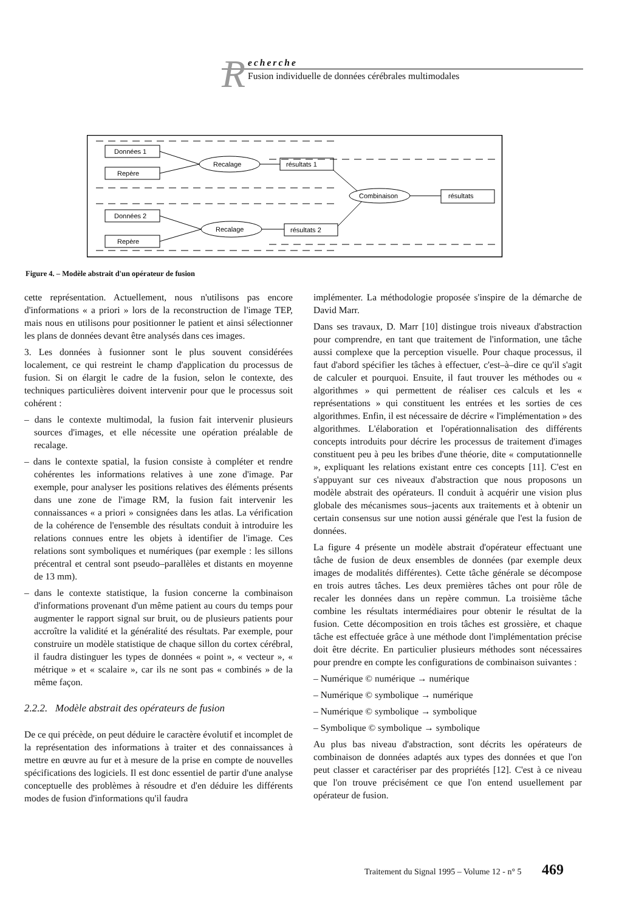R
echerche
Fusion individuelle de données cérébrales multimodales
Données 1
Repère
Données 2
Repère
Recalage
Recalage
résultats 1
résultats 2
Combinaison
résultats
Figure 4. – Modèle abstrait d'un opérateur de fusion
cette représentation. Actuellement, nous n'utilisons pas encore d'informations « a priori » lors de la reconstruction de l'image TEP, mais nous en utilisons pour positionner le patient et ainsi sélectionner les plans de données devant être analysés dans ces images.
3. Les données à fusionner sont le plus souvent considérées localement, ce qui restreint le champ d'application du processus de fusion. Si on élargit le cadre de la fusion, selon le contexte, des techniques particulières doivent intervenir pour que le processus soit cohérent :
– dans le contexte multimodal, la fusion fait intervenir plusieurs sources d'images, et elle nécessite une opération préalable de recalage.
– dans le contexte spatial, la fusion consiste à compléter et rendre cohérentes les informations relatives à une zone d'image. Par exemple, pour analyser les positions relatives des éléments présents dans une zone de l'image RM, la fusion fait intervenir les connaissances « a priori » consignées dans les atlas. La vérification de la cohérence de l'ensemble des résultats conduit à introduire les relations connues entre les objets à identifier de l'image. Ces relations sont symboliques et numériques (par exemple : les sillons précentral et central sont pseudo–parallèles et distants en moyenne de 13 mm).
– dans le contexte statistique, la fusion concerne la combinaison d'informations provenant d'un même patient au cours du temps pour augmenter le rapport signal sur bruit, ou de plusieurs patients pour accroître la validité et la généralité des résultats. Par exemple, pour construire un modèle statistique de chaque sillon du cortex cérébral, il faudra distinguer les types de données « point », « vecteur », « métrique » et « scalaire », car ils ne sont pas « combinés » de la même façon.
2.2.2. Modèle abstrait des opérateurs de fusion
De ce qui précède, on peut déduire le caractère évolutif et incomplet de la représentation des informations à traiter et des connaissances à mettre en œuvre au fur et à mesure de la prise en compte de nouvelles spécifications des logiciels. Il est donc essentiel de partir d'une analyse conceptuelle des problèmes à résoudre et d'en déduire les différents modes de fusion d'informations qu'il faudra
implémenter. La méthodologie proposée s'inspire de la démarche de David Marr.
Dans ses travaux, D. Marr [10] distingue trois niveaux d'abstraction pour comprendre, en tant que traitement de l'information, une tâche aussi complexe que la perception visuelle. Pour chaque processus, il faut d'abord spécifier les tâches à effectuer, c'est–à–dire ce qu'il s'agit de calculer et pourquoi. Ensuite, il faut trouver les méthodes ou « algorithmes » qui permettent de réaliser ces calculs et les « représentations » qui constituent les entrées et les sorties de ces algorithmes. Enfin, il est nécessaire de décrire « l'implémentation » des algorithmes. L'élaboration et l'opérationnalisation des différents concepts introduits pour décrire les processus de traitement d'images constituent peu à peu les bribes d'une théorie, dite « computationnelle », expliquant les relations existant entre ces concepts [11]. C'est en s'appuyant sur ces niveaux d'abstraction que nous proposons un modèle abstrait des opérateurs. Il conduit à acquérir une vision plus globale des mécanismes sous–jacents aux traitements et à obtenir un certain consensus sur une notion aussi générale que l'est la fusion de données.
La figure 4 présente un modèle abstrait d'opérateur effectuant une tâche de fusion de deux ensembles de données (par exemple deux images de modalités différentes). Cette tâche générale se décompose en trois autres tâches. Les deux premières tâches ont pour rôle de recaler les données dans un repère commun. La troisième tâche combine les résultats intermédiaires pour obtenir le résultat de la fusion. Cette décomposition en trois tâches est grossière, et chaque tâche est effectuée grâce à une méthode dont l'implémentation précise doit être décrite. En particulier plusieurs méthodes sont nécessaires pour prendre en compte les configurations de combinaison suivantes :
– Numérique © numérique → numérique
– Numérique © symbolique → numérique
– Numérique © symbolique → symbolique
– Symbolique © symbolique → symbolique
Au plus bas niveau d'abstraction, sont décrits les opérateurs de combinaison de données adaptés aux types des données et que l'on peut classer et caractériser par des propriétés [12]. C'est à ce niveau que l'on trouve précisément ce que l'on entend usuellement par opérateur de fusion.
Traitement du Signal 1995 – Volume 12 - n° 5 469